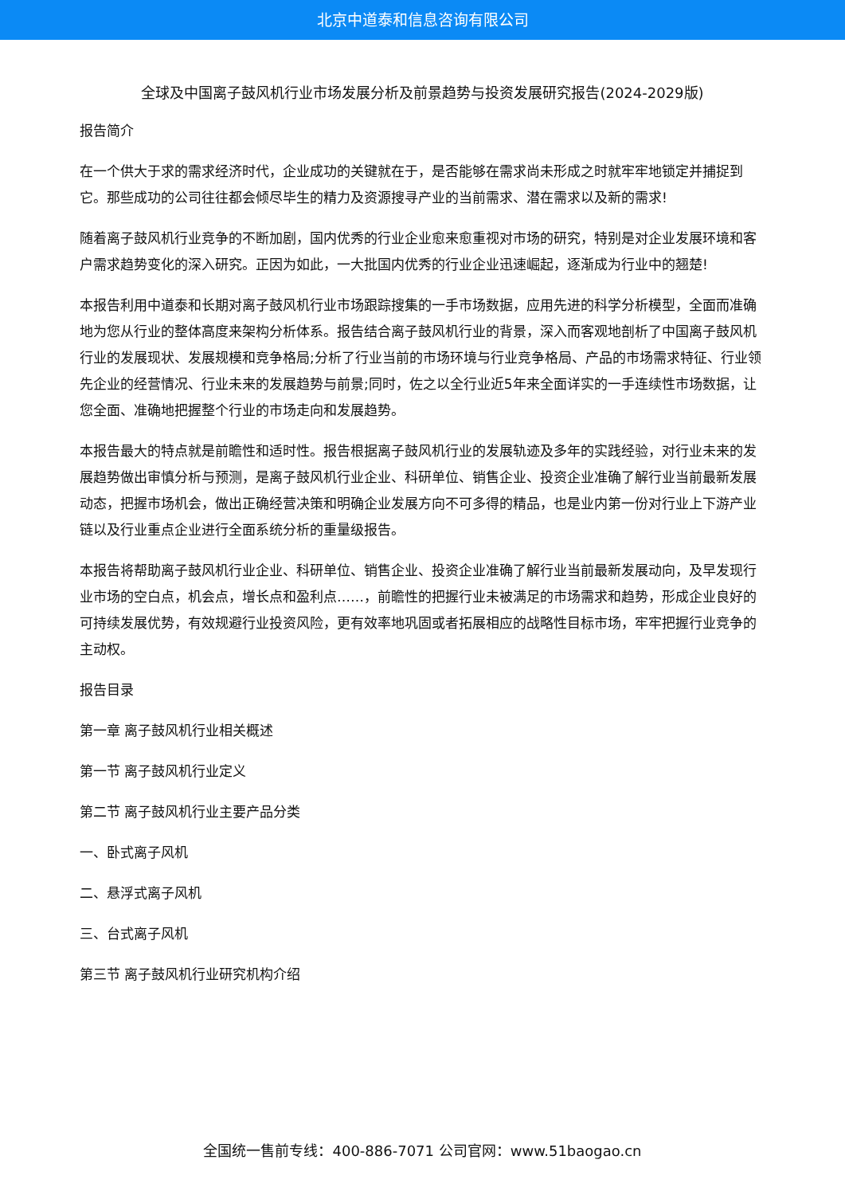北京中道泰和信息咨询有限公司
全球及中国离子鼓风机行业市场发展分析及前景趋势与投资发展研究报告(2024-2029版)
报告简介
在一个供大于求的需求经济时代，企业成功的关键就在于，是否能够在需求尚未形成之时就牢牢地锁定并捕捉到它。那些成功的公司往往都会倾尽毕生的精力及资源搜寻产业的当前需求、潜在需求以及新的需求!
随着离子鼓风机行业竞争的不断加剧，国内优秀的行业企业愈来愈重视对市场的研究，特别是对企业发展环境和客户需求趋势变化的深入研究。正因为如此，一大批国内优秀的行业企业迅速崛起，逐渐成为行业中的翘楚!
本报告利用中道泰和长期对离子鼓风机行业市场跟踪搜集的一手市场数据，应用先进的科学分析模型，全面而准确地为您从行业的整体高度来架构分析体系。报告结合离子鼓风机行业的背景，深入而客观地剖析了中国离子鼓风机行业的发展现状、发展规模和竞争格局;分析了行业当前的市场环境与行业竞争格局、产品的市场需求特征、行业领先企业的经营情况、行业未来的发展趋势与前景;同时，佐之以全行业近5年来全面详实的一手连续性市场数据，让您全面、准确地把握整个行业的市场走向和发展趋势。
本报告最大的特点就是前瞻性和适时性。报告根据离子鼓风机行业的发展轨迹及多年的实践经验，对行业未来的发展趋势做出审慎分析与预测，是离子鼓风机行业企业、科研单位、销售企业、投资企业准确了解行业当前最新发展动态，把握市场机会，做出正确经营决策和明确企业发展方向不可多得的精品，也是业内第一份对行业上下游产业链以及行业重点企业进行全面系统分析的重量级报告。
本报告将帮助离子鼓风机行业企业、科研单位、销售企业、投资企业准确了解行业当前最新发展动向，及早发现行业市场的空白点，机会点，增长点和盈利点……，前瞻性的把握行业未被满足的市场需求和趋势，形成企业良好的可持续发展优势，有效规避行业投资风险，更有效率地巩固或者拓展相应的战略性目标市场，牢牢把握行业竞争的主动权。
报告目录
第一章 离子鼓风机行业相关概述
第一节 离子鼓风机行业定义
第二节 离子鼓风机行业主要产品分类
一、卧式离子风机
二、悬浮式离子风机
三、台式离子风机
第三节 离子鼓风机行业研究机构介绍
全国统一售前专线：400-886-7071 公司官网：www.51baogao.cn